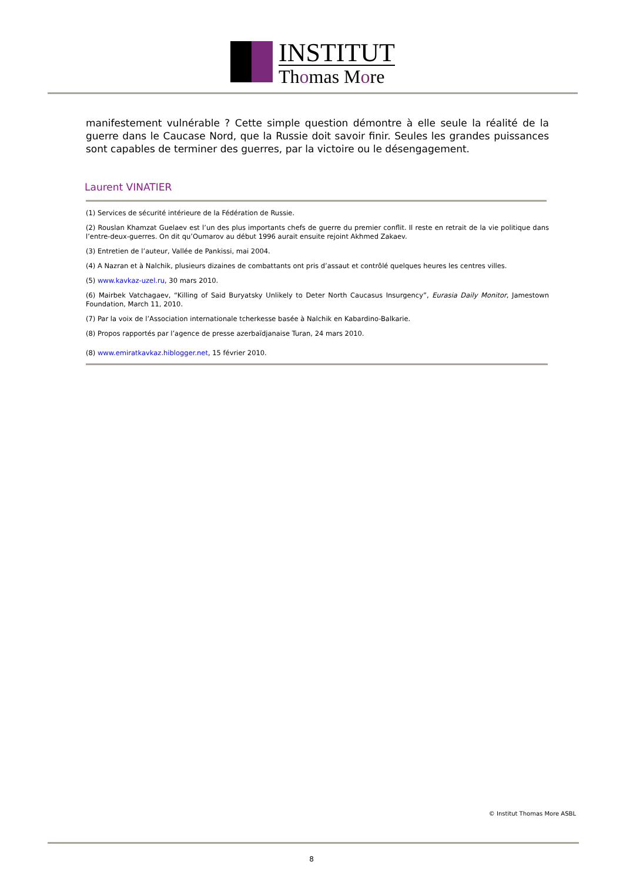INSTITUT
Thomas More
manifestement vulnérable ? Cette simple question démontre à elle seule la réalité de la guerre dans le Caucase Nord, que la Russie doit savoir finir. Seules les grandes puissances sont capables de terminer des guerres, par la victoire ou le désengagement.
Laurent VINATIER
(1) Services de sécurité intérieure de la Fédération de Russie.
(2) Rouslan Khamzat Guelaev est l’un des plus importants chefs de guerre du premier conflit. Il reste en retrait de la vie politique dans l’entre-deux-guerres. On dit qu’Oumarov au début 1996 aurait ensuite rejoint Akhmed Zakaev.
(3) Entretien de l’auteur, Vallée de Pankissi, mai 2004.
(4) A Nazran et à Nalchik, plusieurs dizaines de combattants ont pris d’assaut et contrôlé quelques heures les centres villes.
(5) www.kavkaz-uzel.ru, 30 mars 2010.
(6) Mairbek Vatchagaev, “Killing of Said Buryatsky Unlikely to Deter North Caucasus Insurgency”, Eurasia Daily Monitor, Jamestown Foundation, March 11, 2010.
(7) Par la voix de l’Association internationale tcherkesse basée à Nalchik en Kabardino-Balkarie.
(8) Propos rapportés par l’agence de presse azerbaïdjanaise Turan, 24 mars 2010.
(8) www.emiratkavkaz.hiblogger.net, 15 février 2010.
© Institut Thomas More ASBL
8